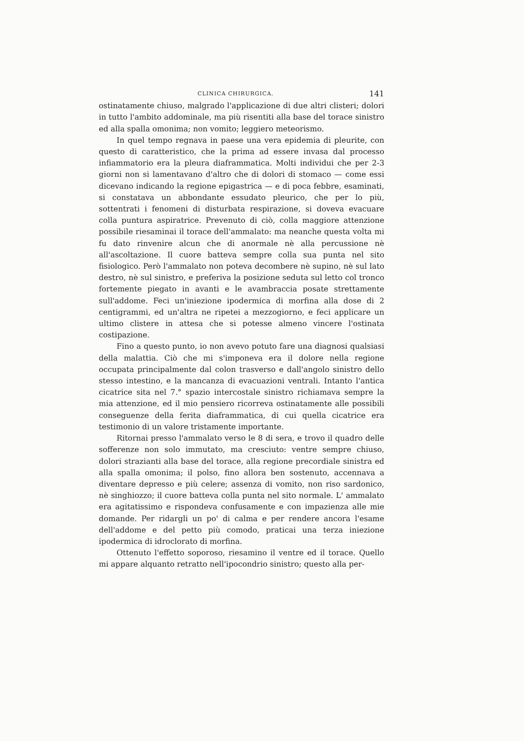CLINICA CHIRURGICA. 141
ostinatamente chiuso, malgrado l'applicazione di due altri clisteri; dolori in tutto l'ambito addominale, ma più risentiti alla base del torace sinistro ed alla spalla omonima; non vomito; leggiero meteorismo.
In quel tempo regnava in paese una vera epidemia di pleurite, con questo di caratteristico, che la prima ad essere invasa dal processo infiammatorio era la pleura diaframmatica. Molti individui che per 2-3 giorni non si lamentavano d'altro che di dolori di stomaco — come essi dicevano indicando la regione epigastrica — e di poca febbre, esaminati, si constatava un abbondante essudato pleurico, che per lo più, sottentrati i fenomeni di disturbata respirazione, si doveva evacuare colla puntura aspiratrice. Prevenuto di ciò, colla maggiore attenzione possibile riesaminai il torace dell'ammalato: ma neanche questa volta mi fu dato rinvenire alcun che di anormale nè alla percussione nè all'ascoltazione. Il cuore batteva sempre colla sua punta nel sito fisiologico. Però l'ammalato non poteva decombere nè supino, nè sul lato destro, nè sul sinistro, e preferiva la posizione seduta sul letto col tronco fortemente piegato in avanti e le avambraccia posate strettamente sull'addome. Feci un'iniezione ipodermica di morfina alla dose di 2 centigrammi, ed un'altra ne ripetei a mezzogiorno, e feci applicare un ultimo clistere in attesa che si potesse almeno vincere l'ostinata costipazione.
Fino a questo punto, io non avevo potuto fare una diagnosi qualsiasi della malattia. Ciò che mi s'imponeva era il dolore nella regione occupata principalmente dal colon trasverso e dall'angolo sinistro dello stesso intestino, e la mancanza di evacuazioni ventrali. Intanto l'antica cicatrice sita nel 7.° spazio intercostale sinistro richiamava sempre la mia attenzione, ed il mio pensiero ricorreva ostinatamente alle possibili conseguenze della ferita diaframmatica, di cui quella cicatrice era testimonio di un valore tristamente importante.
Ritornai presso l'ammalato verso le 8 di sera, e trovo il quadro delle sofferenze non solo immutato, ma cresciuto: ventre sempre chiuso, dolori strazianti alla base del torace, alla regione precordiale sinistra ed alla spalla omonima; il polso, fino allora ben sostenuto, accennava a diventare depresso e più celere; assenza di vomito, non riso sardonico, nè singhiozzo; il cuore batteva colla punta nel sito normale. L' ammalato era agitatissimo e rispondeva confusamente e con impazienza alle mie domande. Per ridargli un po' di calma e per rendere ancora l'esame dell'addome e del petto più comodo, praticai una terza iniezione ipodermica di idroclorato di morfina.
Ottenuto l'effetto soporoso, riesamino il ventre ed il torace. Quello mi appare alquanto retratto nell'ipocondrio sinistro; questo alla per-